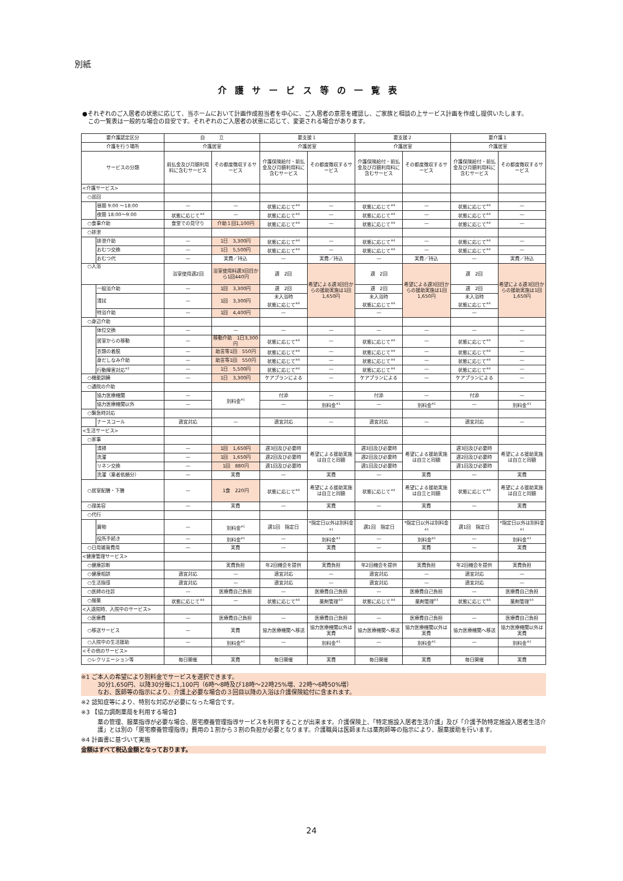別紙
介護サービス等の一覧表
●それぞれのご入居者の状態に応じて、当ホームにおいて計画作成担当者を中心に、ご入居者の意思を確認し、ご家族と相談の上サービス計画を作成し提供いたします。
この一覧表は一般的な場合の目安です。それぞれのご入居者の状態に応じて、変更される場合があります。
| 要介護認定区分 | | 自 立 | | 要支援１ | | 要支援２ | | 要介護１ | |
| --- | --- | --- | --- | --- | --- | --- | --- | --- | --- |
| 介護を行う場所 | | 介護居室 | | 介護居室 | | 介護居室 | | 介護居室 | |
| サービスの分類 | | 前払金及び月額利用料に含むサービス | その都度徴収するサービス | 介護保険給付・前払金及び月額利用料に含むサービス | その都度徴収するサービス | 介護保険給付・前払金及び月額利用料に含むサービス | その都度徴収するサービス | 介護保険給付・前払金及び月額利用料に含むサービス | その都度徴収するサービス |
| <介護サービス> | | | | | | | | | |
| ○巡回 | | | | | | | | | |
| | 昼間 9:00 ～18:00 | — | — | 状態に応じて<sup>※4</sup> | — | 状態に応じて<sup>※4</sup> | — | 状態に応じて<sup>※4</sup> | — |
| | 夜間 18:00～9:00 | 状態に応じて<sup>※4</sup> | — | 状態に応じて<sup>※4</sup> | — | 状態に応じて<sup>※4</sup> | — | 状態に応じて<sup>※4</sup> | — |
| ○食事介助 | | 食堂での見守り | 介助１回1,100円 | 状態に応じて<sup>※4</sup> | — | 状態に応じて<sup>※4</sup> | — | 状態に応じて<sup>※4</sup> | — |
| ○排泄 | | | | | | | | | |
| | 排泄介助 | — | 1日 3,300円 | 状態に応じて<sup>※4</sup> | — | 状態に応じて<sup>※4</sup> | — | 状態に応じて<sup>※4</sup> | — |
| | おむつ交換 | — | 1日 5,500円 | 状態に応じて<sup>※4</sup> | — | 状態に応じて<sup>※4</sup> | — | 状態に応じて<sup>※4</sup> | — |
| | おむつ代 | — | 実費／持込 | — | 実費／持込 | — | 実費／持込 | — | 実費／持込 |
| ○入浴 | | 浴室使用週2回 | 浴室使用料週3回目から1回440円 | 週 2回 | 希望による週3回目からの援助実施は1回1,650円 | 週 2回 | 希望による週3回目からの援助実施は1回1,650円 | 週 2回 | 希望による週3回目からの援助実施は1回1,650円 |
| | 一般浴介助 | — | 1回 3,300円 | 週 2回 | | 週 2回 | | 週 2回 | |
| | 清拭 | — | 1回 3,300円 | 未入浴時 状態に応じて<sup>※4</sup> | | 未入浴時 状態に応じて<sup>※4</sup> | | 未入浴時 状態に応じて<sup>※4</sup> | |
| | 特浴介助 | — | 1回 4,400円 | — | | — | | — | |
| ○身辺介助 | | | | | | | | | |
| | 体位交換 | — | — | — | — | — | — | — | — |
| | 居室からの移動 | — | 移動介助 1日3,300円 | 状態に応じて<sup>※4</sup> | — | 状態に応じて<sup>※4</sup> | — | 状態に応じて<sup>※4</sup> | — |
| | 衣類の着脱 | — | 助言等1回 550円 | 状態に応じて<sup>※4</sup> | — | 状態に応じて<sup>※4</sup> | — | 状態に応じて<sup>※4</sup> | — |
| | 身だしなみ介助 | — | 助言等1回 550円 | 状態に応じて<sup>※4</sup> | — | 状態に応じて<sup>※4</sup> | — | 状態に応じて<sup>※4</sup> | — |
| | 行動障害対応<sup>※2</sup> | — | 1日 5,500円 | 状態に応じて<sup>※4</sup> | — | 状態に応じて<sup>※4</sup> | — | 状態に応じて<sup>※4</sup> | — |
| ○機能訓練 | | — | 1日 3,300円 | ケアプランによる | — | ケアプランによる | — | ケアプランによる | — |
| ○通院の介助 | | | | | | | | | |
| | 協力医療機関 | — | 別料金<sup>※1</sup> | 付添 | — | 付添 | — | 付添 | — |
| | 協力医療機関以外 | — | | — | 別料金<sup>※1</sup> | — | 別料金<sup>※1</sup> | — | 別料金<sup>※1</sup> |
| ○緊急時対応 | | | | | | | | | |
| | ナースコール | 適宜対応 | — | 適宜対応 | — | 適宜対応 | — | 適宜対応 | — |
| <生活サービス> | | | | | | | | | |
| ○家事 | | | | | | | | | |
| | 清掃 | — | 1回 1,650円 | 週3回及び必要時 | 希望による援助実施は自立と同額 | 週3回及び必要時 | 希望による援助実施は自立と同額 | 週3回及び必要時 | 希望による援助実施は自立と同額 |
| | 洗濯 | — | 1回 1,650円 | 週2回及び必要時 | | 週2回及び必要時 | | 週2回及び必要時 | |
| | リネン交換 | — | 1回 880円 | 週1回及び必要時 | | 週1回及び必要時 | | 週1回及び必要時 | |
| | 洗濯（業者依頼分） | — | 実費 | — | 実費 | — | 実費 | — | 実費 |
| ○居室配膳・下膳 | | — | 1食 220円 | 状態に応じて<sup>※4</sup> | 希望による援助実施は自立と同額 | 状態に応じて<sup>※4</sup> | 希望による援助実施は自立と同額 | 状態に応じて<sup>※4</sup> | 希望による援助実施は自立と同額 |
| ○理美容 | | — | 実費 | — | 実費 | — | 実費 | — | 実費 |
| ○代行 | | | | | | | | | |
| | 買物 | — | 別料金<sup>※1</sup> | 週1回 指定日 | *指定日以外は別料金<sup>※1</sup> | 週1回 指定日 | *指定日以外は別料金<sup>※1</sup> | 週1回 指定日 | *指定日以外は別料金<sup>※1</sup> |
| | 役所手続き | — | 別料金<sup>※1</sup> | — | 別料金<sup>※1</sup> | — | 別料金<sup>※1</sup> | — | 別料金<sup>※1</sup> |
| ○日用雑貨費用 | | — | 実費 | — | 実費 | — | 実費 | — | 実費 |
| <健康管理サービス> | | | | | | | | | |
| ○健康診断 | | | 実費負担 | 年2回機会を提供 | 実費負担 | 年2回機会を提供 | 実費負担 | 年2回機会を提供 | 実費負担 |
| ○健康相談 | | 適宜対応 | — | 適宜対応 | — | 適宜対応 | — | 適宜対応 | — |
| ○生活指導 | | 適宜対応 | — | 適宜対応 | — | 適宜対応 | — | 適宜対応 | — |
| ○医師の往診 | | — | 医療費自己負担 | — | 医療費自己負担 | — | 医療費自己負担 | — | 医療費自己負担 |
| ○服薬 | | 状態に応じて<sup>※4</sup> | — | 状態に応じて<sup>※4</sup> | 薬剤管理<sup>※3</sup> | 状態に応じて<sup>※4</sup> | 薬剤管理<sup>※3</sup> | 状態に応じて<sup>※4</sup> | 薬剤管理<sup>※3</sup> |
| <入退院時、入院中のサービス> | | | | | | | | | |
| ○医療費 | | — | 医療費自己負担 | — | 医療費自己負担 | — | 医療費自己負担 | — | 医療費自己負担 |
| ○移送サービス | | — | 実費 | 協力医療機関へ移送 | 協力医療機関以外は実費 | 協力医療機関へ移送 | 協力医療機関以外は実費 | 協力医療機関へ移送 | 協力医療機関以外は実費 |
| ○入院中の生活援助 | | — | 別料金<sup>※1</sup> | — | 別料金<sup>※1</sup> | — | 別料金<sup>※1</sup> | — | 別料金<sup>※1</sup> |
| <その他のサービス> | | | | | | | | | |
| ○レクリエーション等 | | 毎日開催 | 実費 | 毎日開催 | 実費 | 毎日開催 | 実費 | 毎日開催 | 実費 |
※1 ご本人の希望により別料金でサービスを選択できます。
30分1,650円、以降30分毎に1,100円（6時～8時及び18時～22時25%増、22時～6時50%増）
なお、医師等の指示により、介護上必要な場合の３回目以降の入浴は介護保険給付に含まれます。
※2 認知症等により、特別な対応が必要になった場合です。
※3 【協力調剤薬局を利用する場合】
薬の管理、服薬指導が必要な場合、居宅療養管理指導サービスを利用することが出来ます。介護保険上、「特定施設入居者生活介護」及び「介護予防特定施設入居者生活介護」とは別の「居宅療養管理指導」費用の１割から３割の負担が必要となります。介護職員は医師または薬剤師等の指示により、服薬援助を行います。
※4 計画書に基づいて実施
金額はすべて税込金額となっております。
24